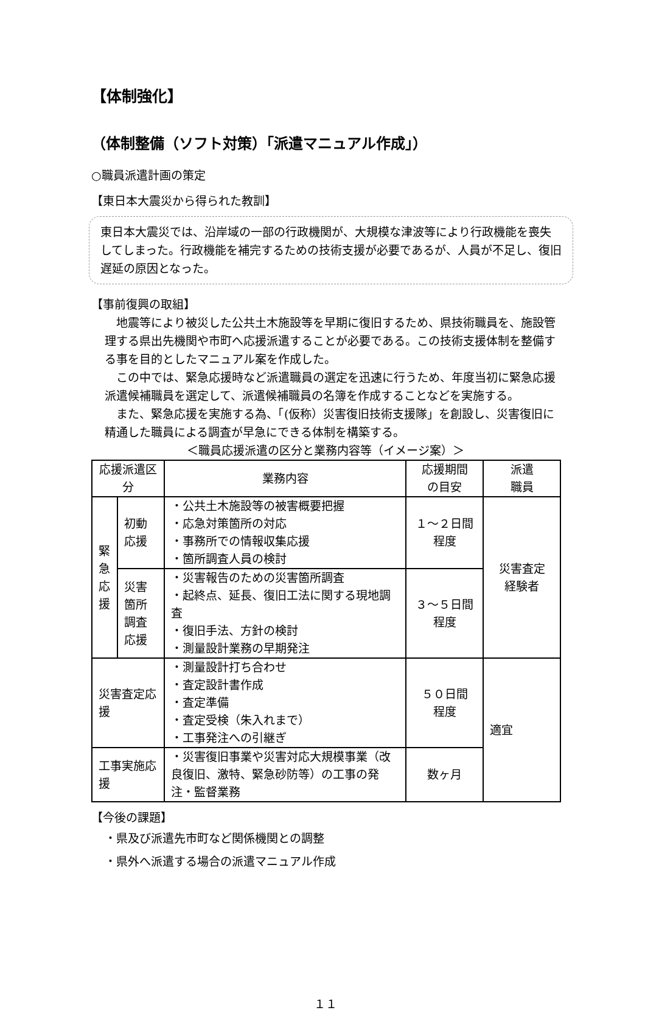【体制強化】
（体制整備（ソフト対策）「派遣マニュアル作成」）
○職員派遣計画の策定
【東日本大震災から得られた教訓】
東日本大震災では、沿岸域の一部の行政機関が、大規模な津波等により行政機能を喪失してしまった。行政機能を補完するための技術支援が必要であるが、人員が不足し、復旧遅延の原因となった。
【事前復興の取組】
　地震等により被災した公共土木施設等を早期に復旧するため、県技術職員を、施設管理する県出先機関や市町へ応援派遣することが必要である。この技術支援体制を整備する事を目的としたマニュアル案を作成した。
　この中では、緊急応援時など派遣職員の選定を迅速に行うため、年度当初に緊急応援派遣候補職員を選定して、派遣候補職員の名簿を作成することなどを実施する。
　また、緊急応援を実施する為、「(仮称）災害復旧技術支援隊」を創設し、災害復旧に精通した職員による調査が早急にできる体制を構築する。
＜職員応援派遣の区分と業務内容等（イメージ案）＞
| 応援派遣区分 | | 業務内容 | 応援期間 の目安 | 派遣 職員 |
| --- | --- | --- | --- | --- |
| 緊 急 応 援 | 初動応援 | ・公共土木施設等の被害概要把握 ・応急対策箇所の対応 ・事務所での情報収集応援 ・箇所調査人員の検討 | １～２日間 程度 | 災害査定 経験者 |
| | 災害箇所 調査応援 | ・災害報告のための災害箇所調査 ・起終点、延長、復旧工法に関する現地調査 ・復旧手法、方針の検討 ・測量設計業務の早期発注 | ３～５日間 程度 | |
| 災害査定応援 | | ・測量設計打ち合わせ ・査定設計書作成 ・査定準備 ・査定受検（朱入れまで） ・工事発注への引継ぎ | ５０日間 程度 | 適宜 |
| 工事実施応援 | | ・災害復旧事業や災害対応大規模事業（改良復旧、激特、緊急砂防等）の工事の発注・監督業務 | 数ヶ月 | |
【今後の課題】
・県及び派遣先市町など関係機関との調整
・県外へ派遣する場合の派遣マニュアル作成
１１